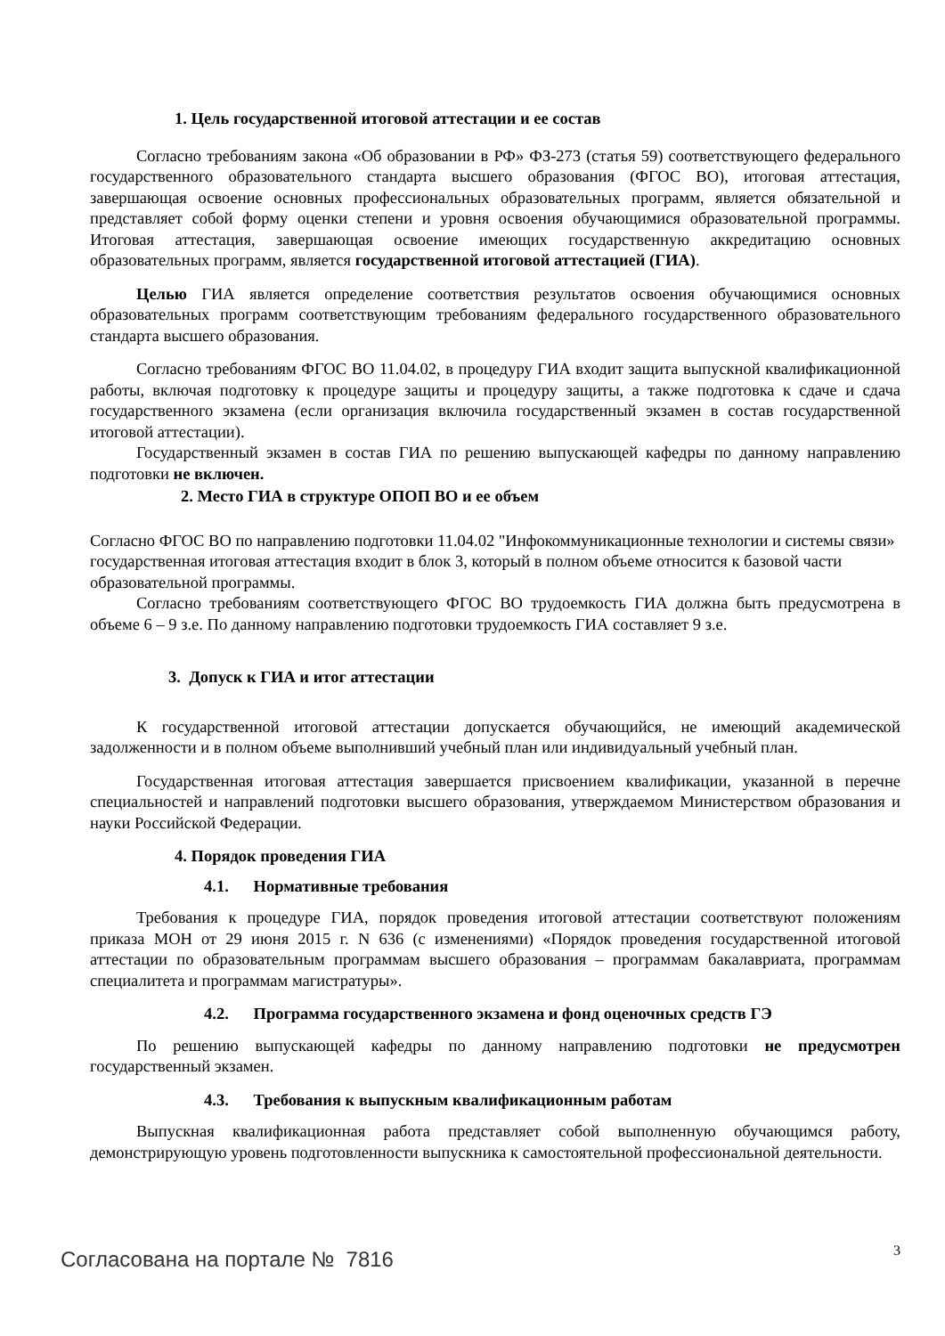1. Цель государственной итоговой аттестации и ее состав
Согласно требованиям закона «Об образовании в РФ» ФЗ-273 (статья 59) соответствующего федерального государственного образовательного стандарта высшего образования (ФГОС ВО), итоговая аттестация, завершающая освоение основных профессиональных образовательных программ, является обязательной и представляет собой форму оценки степени и уровня освоения обучающимися образовательной программы. Итоговая аттестация, завершающая освоение имеющих государственную аккредитацию основных образовательных программ, является государственной итоговой аттестацией (ГИА).
Целью ГИА является определение соответствия результатов освоения обучающимися основных образовательных программ соответствующим требованиям федерального государственного образовательного стандарта высшего образования.
Согласно требованиям ФГОС ВО 11.04.02, в процедуру ГИА входит защита выпускной квалификационной работы, включая подготовку к процедуре защиты и процедуру защиты, а также подготовка к сдаче и сдача государственного экзамена (если организация включила государственный экзамен в состав государственной итоговой аттестации).
Государственный экзамен в состав ГИА по решению выпускающей кафедры по данному направлению подготовки не включен.
2. Место ГИА в структуре ОПОП ВО и ее объем
Согласно ФГОС ВО по направлению подготовки 11.04.02 "Инфокоммуникационные технологии и системы связи» государственная итоговая аттестация входит в блок 3, который в полном объеме относится к базовой части образовательной программы.
Согласно требованиям соответствующего ФГОС ВО трудоемкость ГИА должна быть предусмотрена в объеме 6 – 9 з.е. По данному направлению подготовки трудоемкость ГИА составляет 9 з.е.
3. Допуск к ГИА и итог аттестации
К государственной итоговой аттестации допускается обучающийся, не имеющий академической задолженности и в полном объеме выполнивший учебный план или индивидуальный учебный план.
Государственная итоговая аттестация завершается присвоением квалификации, указанной в перечне специальностей и направлений подготовки высшего образования, утверждаемом Министерством образования и науки Российской Федерации.
4. Порядок проведения ГИА
4.1. Нормативные требования
Требования к процедуре ГИА, порядок проведения итоговой аттестации соответствуют положениям приказа МОН от 29 июня 2015 г. N 636 (с изменениями) «Порядок проведения государственной итоговой аттестации по образовательным программам высшего образования – программам бакалавриата, программам специалитета и программам магистратуры».
4.2. Программа государственного экзамена и фонд оценочных средств ГЭ
По решению выпускающей кафедры по данному направлению подготовки не предусмотрен государственный экзамен.
4.3. Требования к выпускным квалификационным работам
Выпускная квалификационная работа представляет собой выполненную обучающимся работу, демонстрирующую уровень подготовленности выпускника к самостоятельной профессиональной деятельности.
3
Согласована на портале № 7816